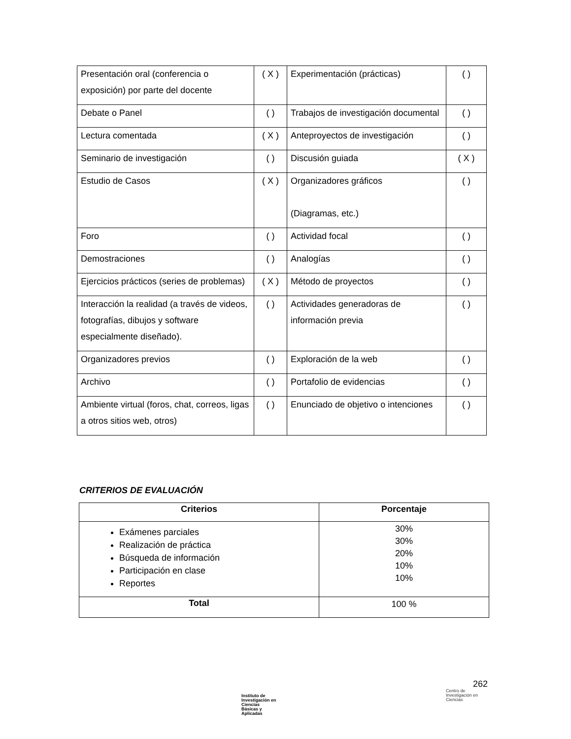| Presentación oral (conferencia o exposición) por parte del docente | ( X ) | Experimentación (prácticas) | ( ) |
| Debate o Panel | ( ) | Trabajos de investigación documental | ( ) |
| Lectura comentada | ( X ) | Anteproyectos de investigación | ( ) |
| Seminario de investigación | ( ) | Discusión guiada | ( X ) |
| Estudio de Casos | ( X ) | Organizadores gráficos (Diagramas, etc.) | ( ) |
| Foro | ( ) | Actividad focal | ( ) |
| Demostraciones | ( ) | Analogías | ( ) |
| Ejercicios prácticos (series de problemas) | ( X ) | Método de proyectos | ( ) |
| Interacción la realidad (a través de videos, fotografías, dibujos y software especialmente diseñado). | ( ) | Actividades generadoras de información previa | ( ) |
| Organizadores previos | ( ) | Exploración de la web | ( ) |
| Archivo | ( ) | Portafolio de evidencias | ( ) |
| Ambiente virtual (foros, chat, correos, ligas a otros sitios web, otros) | ( ) | Enunciado de objetivo o intenciones | ( ) |
CRITERIOS DE EVALUACIÓN
| Criterios | Porcentaje |
| --- | --- |
| Exámenes parciales Realización de práctica Búsqueda de información Participación en clase Reportes | 30% 30% 20% 10% 10% |
| Total | 100 % |
262
Instituto de
Investigación en
Ciencias
Básicas y
Aplicadas
Centro de
Investigación en
Ciencias